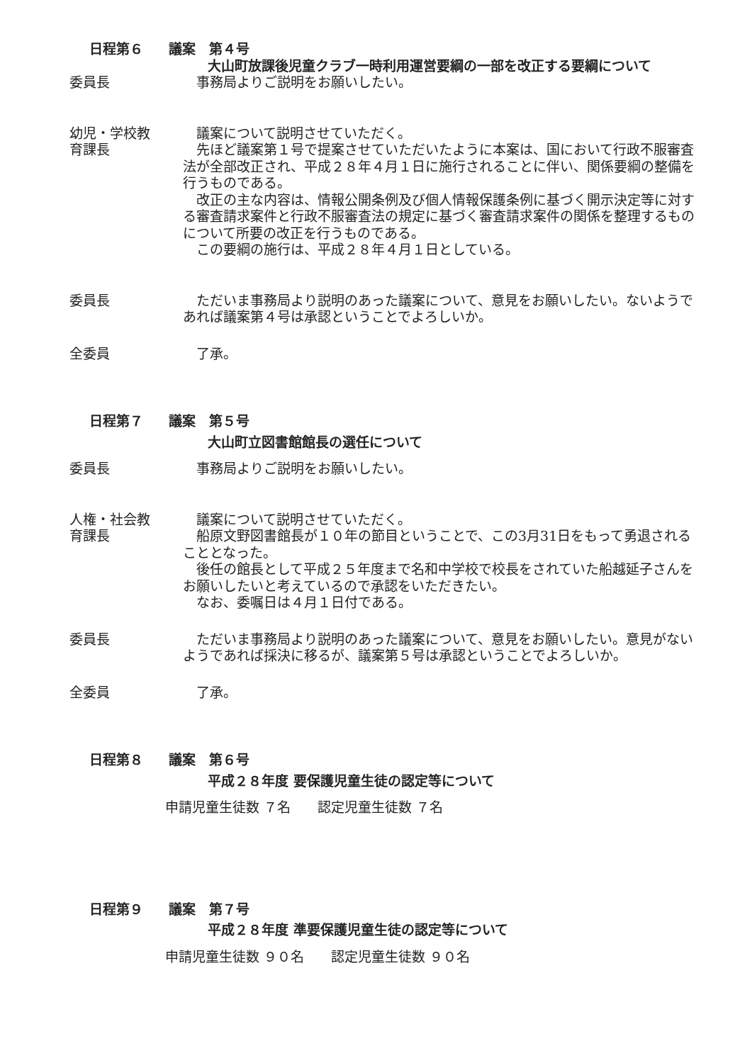日程第６ 議案　第４号
大山町放課後児童クラブ一時利用運営要綱の一部を改正する要綱について
委員長 事務局よりご説明をお願いしたい。
幼児・学校教
育課長
議案について説明させていただく。
先ほど議案第１号で提案させていただいたように本案は、国において行政不服審査法が全部改正され、平成２８年４月１日に施行されることに伴い、関係要綱の整備を行うものである。
改正の主な内容は、情報公開条例及び個人情報保護条例に基づく開示決定等に対する審査請求案件と行政不服審査法の規定に基づく審査請求案件の関係を整理するものについて所要の改正を行うものである。
この要綱の施行は、平成２８年４月１日としている。
委員長 ただいま事務局より説明のあった議案について、意見をお願いしたい。ないようであれば議案第４号は承認ということでよろしいか。
全委員 了承。
日程第７ 議案　第５号
大山町立図書館館長の選任について
委員長 事務局よりご説明をお願いしたい。
人権・社会教
育課長
議案について説明させていただく。
船原文野図書館長が１０年の節目ということで、この3月31日をもって勇退されることとなった。
後任の館長として平成２５年度まで名和中学校で校長をされていた船越延子さんをお願いしたいと考えているので承認をいただきたい。
なお、委嘱日は４月１日付である。
委員長 ただいま事務局より説明のあった議案について、意見をお願いしたい。意見がないようであれば採決に移るが、議案第５号は承認ということでよろしいか。
全委員 了承。
日程第８ 議案　第６号
平成２８年度 要保護児童生徒の認定等について
申請児童生徒数 ７名　　認定児童生徒数 ７名
日程第９ 議案　第７号
平成２８年度 準要保護児童生徒の認定等について
申請児童生徒数 ９０名　　認定児童生徒数 ９０名